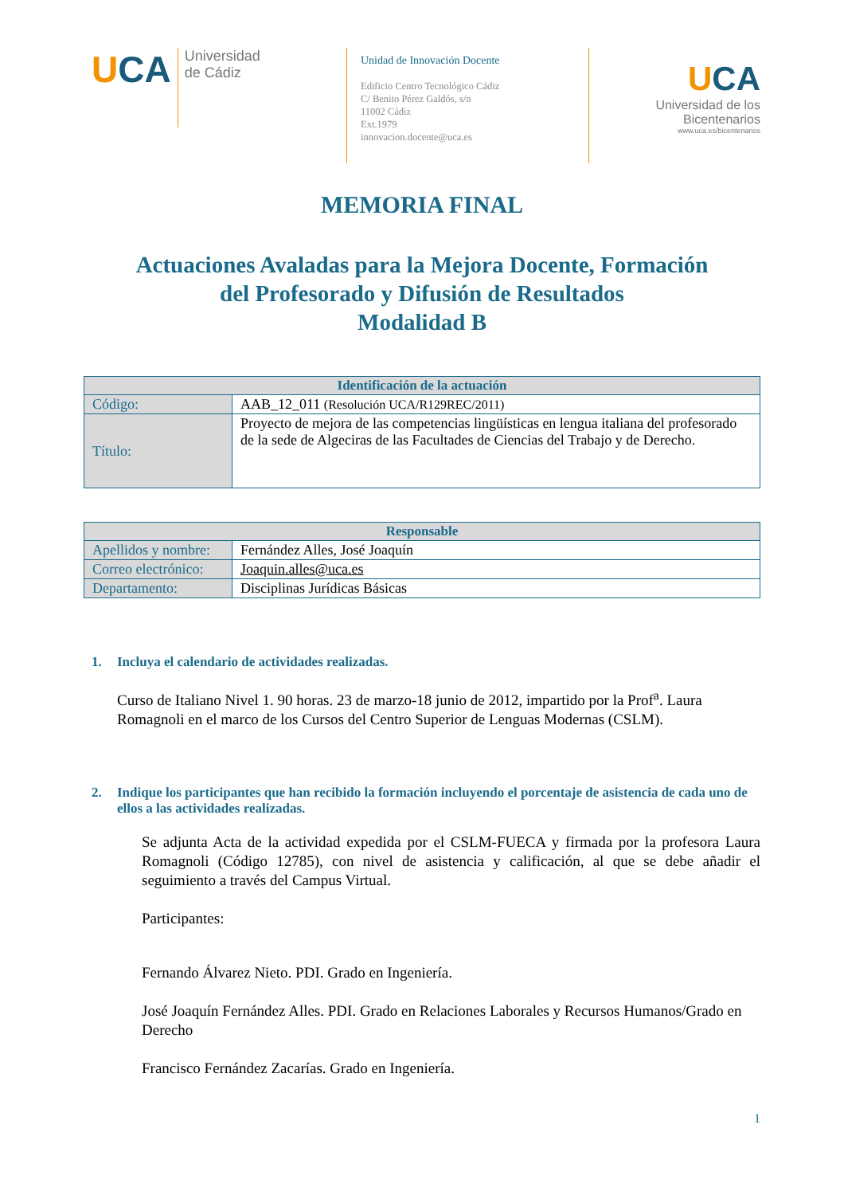UCA
Universidad
de Cádiz
Unidad de Innovación Docente
Edificio Centro Tecnológico Cádiz
C/ Benito Pérez Galdós, s/n
11002 Cádiz
Ext.1979
innovacion.docente@uca.es
UCA
Universidad de los Bicentenarios
www.uca.es/bicentenarios
MEMORIA FINAL
Actuaciones Avaladas para la Mejora Docente, Formación
del Profesorado y Difusión de Resultados
Modalidad B
| Identificación de la actuación | |
| --- | --- |
| Código: | AAB_12_011 (Resolución UCA/R129REC/2011) |
| Título: | Proyecto de mejora de las competencias lingüísticas en lengua italiana del profesorado de la sede de Algeciras de las Facultades de Ciencias del Trabajo y de Derecho. |
| Responsable | |
| --- | --- |
| Apellidos y nombre: | Fernández Alles, José Joaquín |
| Correo electrónico: | Joaquin.alles@uca.es |
| Departamento: | Disciplinas Jurídicas Básicas |
1. Incluya el calendario de actividades realizadas.
Curso de Italiano Nivel 1. 90 horas. 23 de marzo-18 junio de 2012, impartido por la Prof<sup>a</sup>. Laura Romagnoli en el marco de los Cursos del Centro Superior de Lenguas Modernas (CSLM).
2. Indique los participantes que han recibido la formación incluyendo el porcentaje de asistencia de cada uno de ellos a las actividades realizadas.
Se adjunta Acta de la actividad expedida por el CSLM-FUECA y firmada por la profesora Laura Romagnoli (Código 12785), con nivel de asistencia y calificación, al que se debe añadir el seguimiento a través del Campus Virtual.
Participantes:
Fernando Álvarez Nieto. PDI. Grado en Ingeniería.
José Joaquín Fernández Alles. PDI. Grado en Relaciones Laborales y Recursos Humanos/Grado en Derecho
Francisco Fernández Zacarías. Grado en Ingeniería.
1